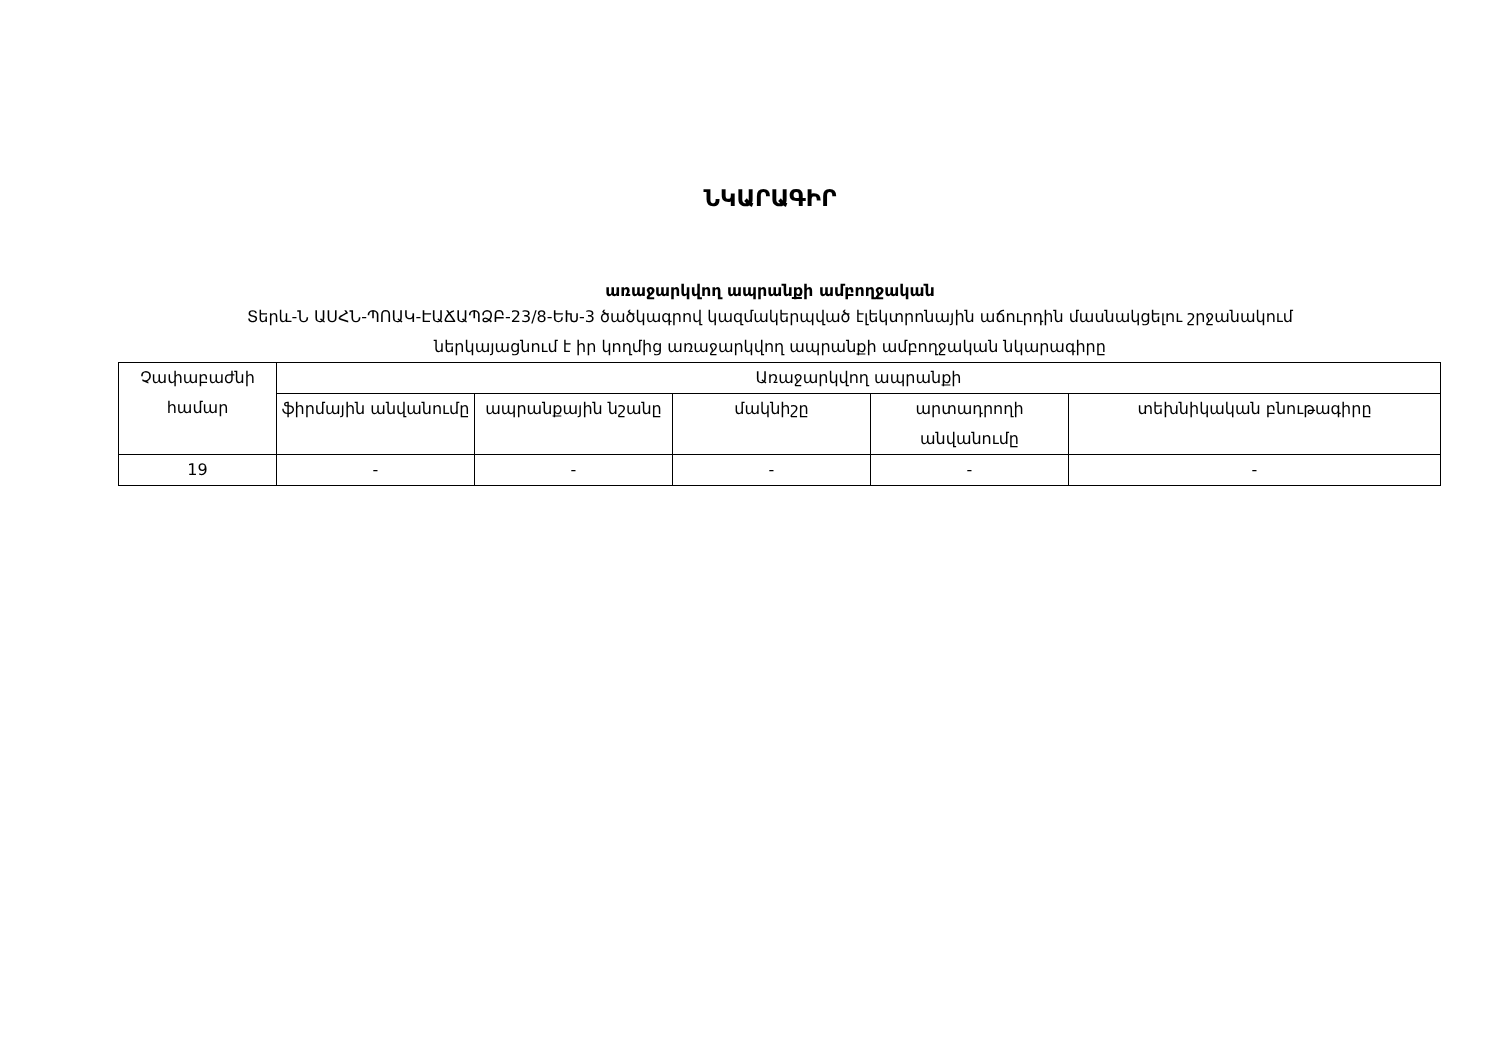ՆԿԱՐԱԳԻՐ
առաջարկվող ապրանքի ամբողջական
Տերև-Ն ԱՍՀՆ-ՊՈԱԿ-ԷԱՃԱՊՁԲ-23/8-ԵԽ-3 ծածկագրով կազմակերպված էլեկտրոնային աճուրդին մասնակցելու շրջանակում
ներկայացնում է իր կողմից առաջարկվող ապրանքի ամբողջական նկարագիրը
| Չափաբաժնի համար | Առաջարկվող ապրանքի | | | | |
| --- | --- | --- | --- | --- | --- |
| | ֆիրմային անվանումը | ապրանքային նշանը | մակնիշը | արտադրողի անվանումը | տեխնիկական բնութագիրը |
| 19 | - | - | - | - | - |